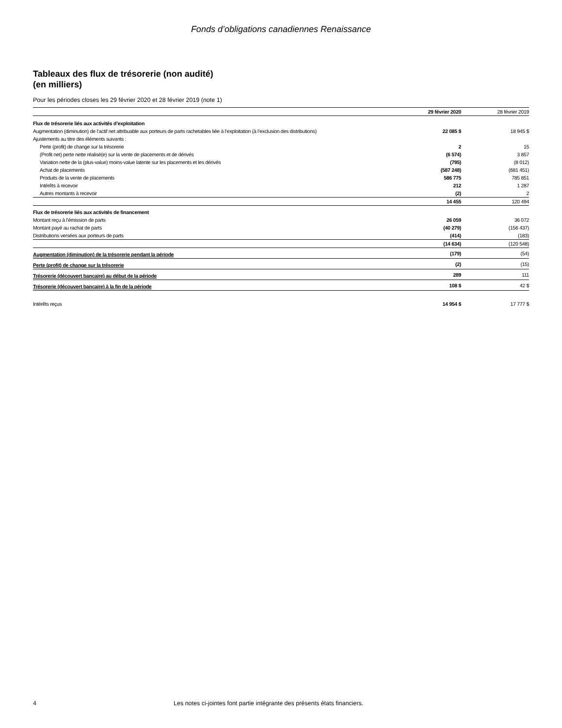Fonds d’obligations canadiennes Renaissance
Tableaux des flux de trésorerie (non audité)
(en milliers)
Pour les périodes closes les 29 février 2020 et 28 février 2019 (note 1)
| | 29 février 2020 | 28 février 2019 |
| --- | --- | --- |
| Flux de trésorerie liés aux activités d’exploitation | | |
| Augmentation (diminution) de l’actif net attribuable aux porteurs de parts rachetables liée à l’exploitation (à l’exclusion des distributions) | 22 085 $ | 18 945 $ |
| Ajustements au titre des éléments suivants : | | |
| Perte (profit) de change sur la trésorerie | 2 | 15 |
| (Profit net) perte nette réalisé(e) sur la vente de placements et de dérivés | (6 574) | 3 857 |
| Variation nette de la (plus-value) moins-value latente sur les placements et les dérivés | (795) | (8 012) |
| Achat de placements | (587 248) | (681 451) |
| Produits de la vente de placements | 586 775 | 785 851 |
| Intérêts à recevoir | 212 | 1 287 |
| Autres montants à recevoir | (2) | 2 |
| | 14 455 | 120 494 |
| Flux de trésorerie liés aux activités de financement | | |
| Montant reçu à l’émission de parts | 26 059 | 36 072 |
| Montant payé au rachat de parts | (40 279) | (156 437) |
| Distributions versées aux porteurs de parts | (414) | (183) |
| | (14 634) | (120 548) |
| Augmentation (diminution) de la trésorerie pendant la période | (179) | (54) |
| Perte (profit) de change sur la trésorerie | (2) | (15) |
| Trésorerie (découvert bancaire) au début de la période | 289 | 111 |
| Trésorerie (découvert bancaire) à la fin de la période | 108 $ | 42 $ |
| Intérêts reçus | 14 954 $ | 17 777 $ |
4 Les notes ci-jointes font partie intégrante des présents états financiers.